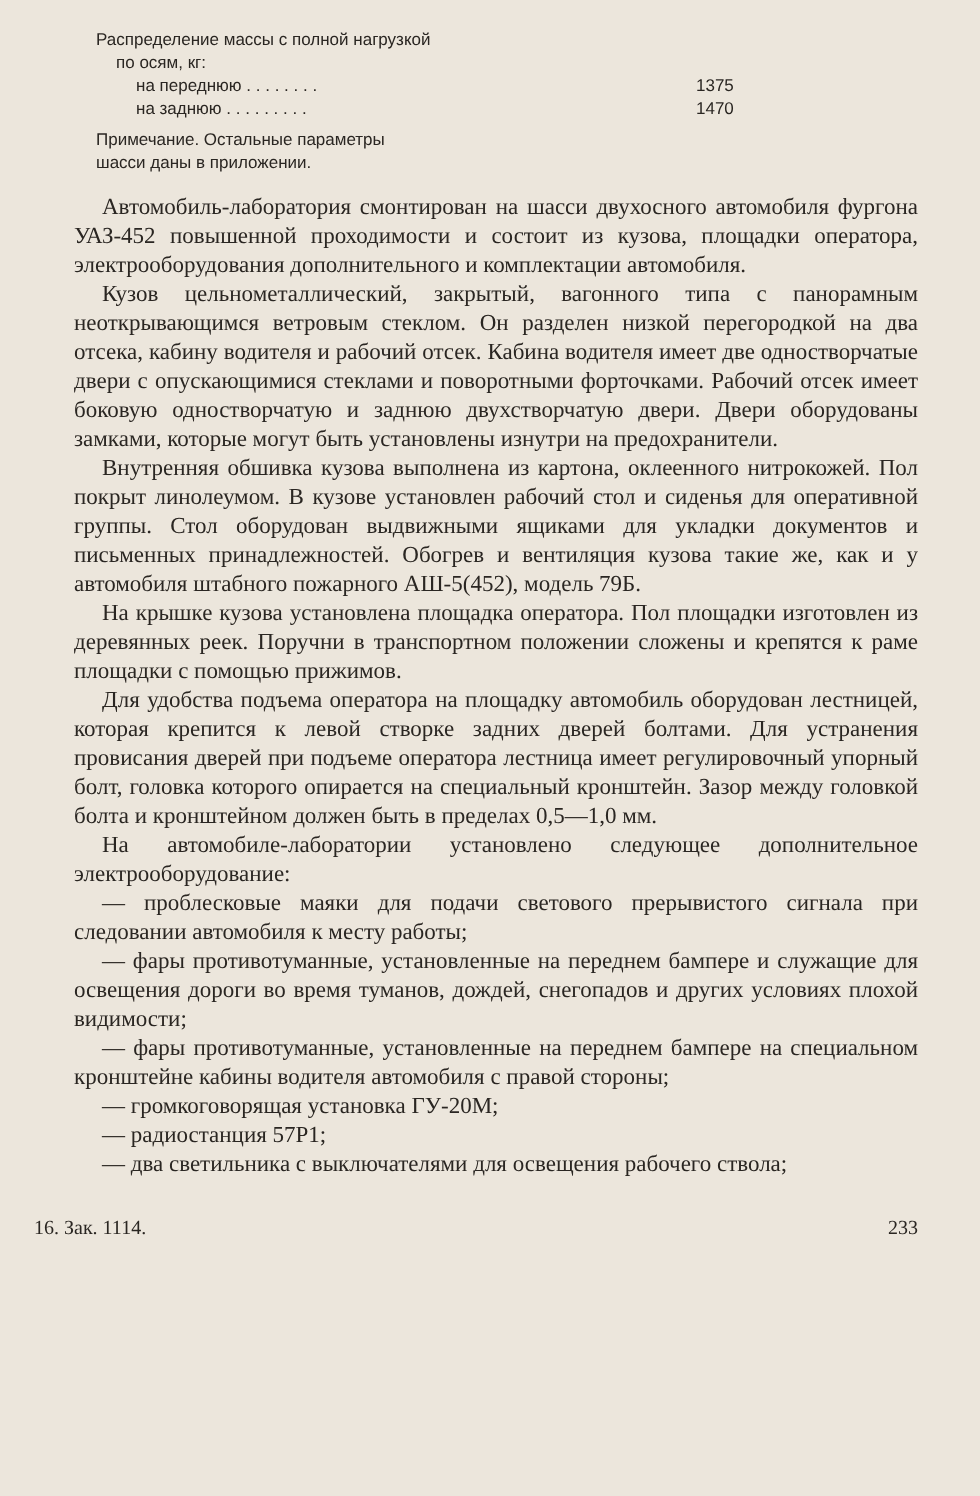Распределение массы с полной нагрузкой
по осям, кг:
на переднюю . . . . . . . . 1375
на заднюю . . . . . . . . . 1470
Примечание. Остальные параметры
шасси даны в приложении.
Автомобиль-лаборатория смонтирован на шасси двухосного автомобиля фургона УАЗ-452 повышенной проходимости и состоит из кузова, площадки оператора, электрооборудования дополнительного и комплектации автомобиля.
Кузов цельнометаллический, закрытый, вагонного типа с панорамным неоткрывающимся ветровым стеклом. Он разделен низкой перегородкой на два отсека, кабину водителя и рабочий отсек. Кабина водителя имеет две одностворчатые двери с опускающимися стеклами и поворотными форточками. Рабочий отсек имеет боковую одностворчатую и заднюю двухстворчатую двери. Двери оборудованы замками, которые могут быть установлены изнутри на предохранители.
Внутренняя обшивка кузова выполнена из картона, оклеенного нитрокожей. Пол покрыт линолеумом. В кузове установлен рабочий стол и сиденья для оперативной группы. Стол оборудован выдвижными ящиками для укладки документов и письменных принадлежностей. Обогрев и вентиляция кузова такие же, как и у автомобиля штабного пожарного АШ-5(452), модель 79Б.
На крышке кузова установлена площадка оператора. Пол площадки изготовлен из деревянных реек. Поручни в транспортном положении сложены и крепятся к раме площадки с помощью прижимов.
Для удобства подъема оператора на площадку автомобиль оборудован лестницей, которая крепится к левой створке задних дверей болтами. Для устранения провисания дверей при подъеме оператора лестница имеет регулировочный упорный болт, головка которого опирается на специальный кронштейн. Зазор между головкой болта и кронштейном должен быть в пределах 0,5—1,0 мм.
На автомобиле-лаборатории установлено следующее дополнительное электрооборудование:
— проблесковые маяки для подачи светового прерывистого сигнала при следовании автомобиля к месту работы;
— фары противотуманные, установленные на переднем бампере и служащие для освещения дороги во время туманов, дождей, снегопадов и других условиях плохой видимости;
— фары противотуманные, установленные на переднем бампере на специальном кронштейне кабины водителя автомобиля с правой стороны;
— громкоговорящая установка ГУ-20М;
— радиостанция 57Р1;
— два светильника с выключателями для освещения рабочего ствола;
16. Зак. 1114. 233